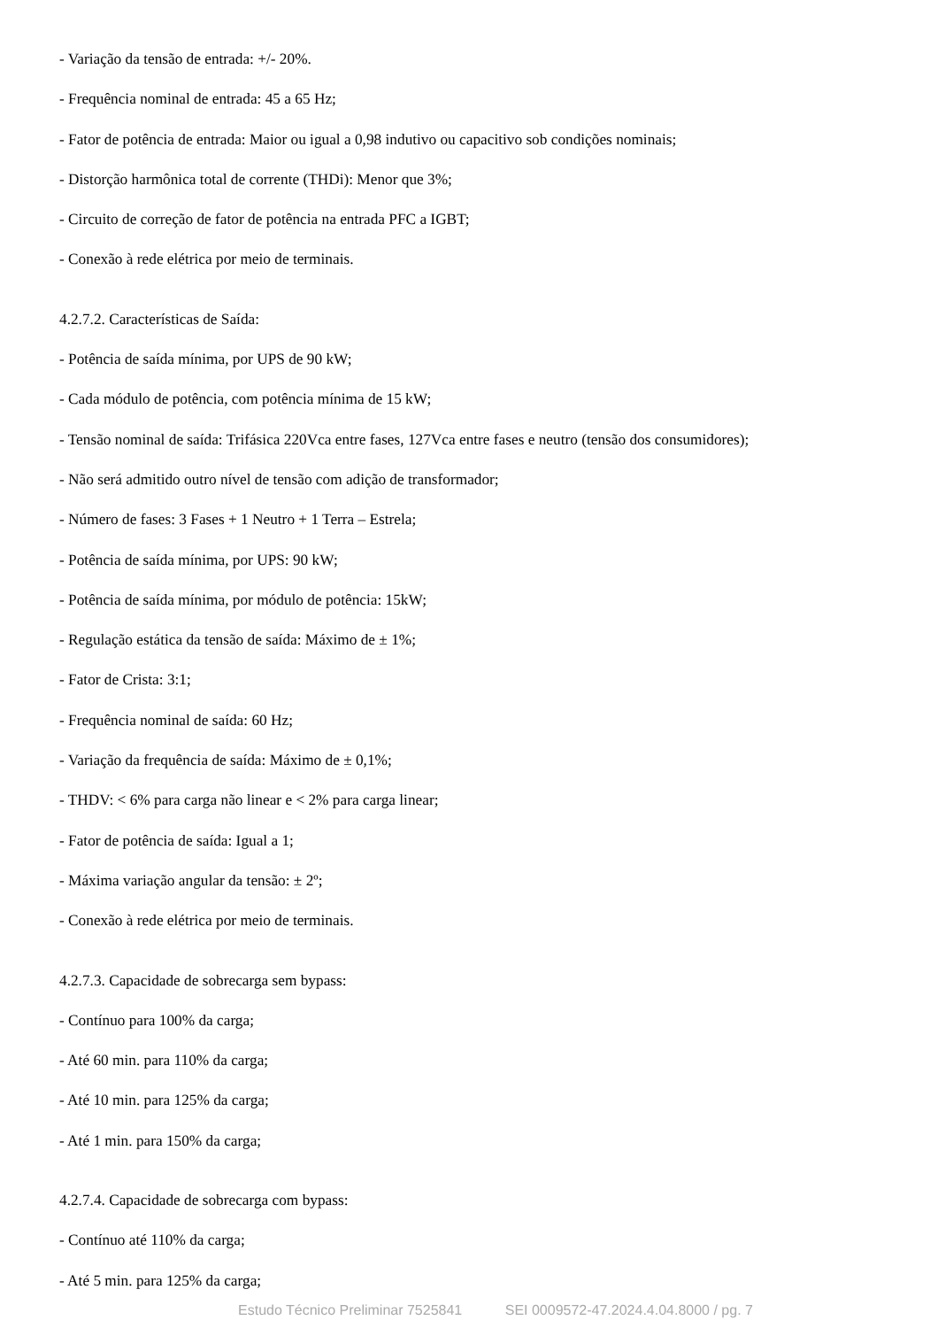- Variação da tensão de entrada: +/- 20%.
- Frequência nominal de entrada: 45 a 65 Hz;
- Fator de potência de entrada: Maior ou igual a 0,98 indutivo ou capacitivo sob condições nominais;
- Distorção harmônica total de corrente (THDi): Menor que 3%;
- Circuito de correção de fator de potência na entrada PFC a IGBT;
- Conexão à rede elétrica por meio de terminais.
4.2.7.2. Características de Saída:
- Potência de saída mínima, por UPS de 90 kW;
- Cada módulo de potência, com potência mínima de 15 kW;
- Tensão nominal de saída: Trifásica 220Vca entre fases, 127Vca entre fases e neutro (tensão dos consumidores);
- Não será admitido outro nível de tensão com adição de transformador;
- Número de fases: 3 Fases + 1 Neutro + 1 Terra – Estrela;
- Potência de saída mínima, por UPS: 90 kW;
- Potência de saída mínima, por módulo de potência: 15kW;
- Regulação estática da tensão de saída: Máximo de ± 1%;
- Fator de Crista: 3:1;
- Frequência nominal de saída: 60 Hz;
- Variação da frequência de saída: Máximo de ± 0,1%;
- THDV: < 6% para carga não linear e < 2% para carga linear;
- Fator de potência de saída: Igual a 1;
- Máxima variação angular da tensão: ± 2º;
- Conexão à rede elétrica por meio de terminais.
4.2.7.3. Capacidade de sobrecarga sem bypass:
- Contínuo para 100% da carga;
- Até 60 min. para 110% da carga;
- Até 10 min. para 125% da carga;
- Até 1 min. para 150% da carga;
4.2.7.4. Capacidade de sobrecarga com bypass:
- Contínuo até 110% da carga;
- Até 5 min. para 125% da carga;
Estudo Técnico Preliminar 7525841 SEI 0009572-47.2024.4.04.8000 / pg. 7